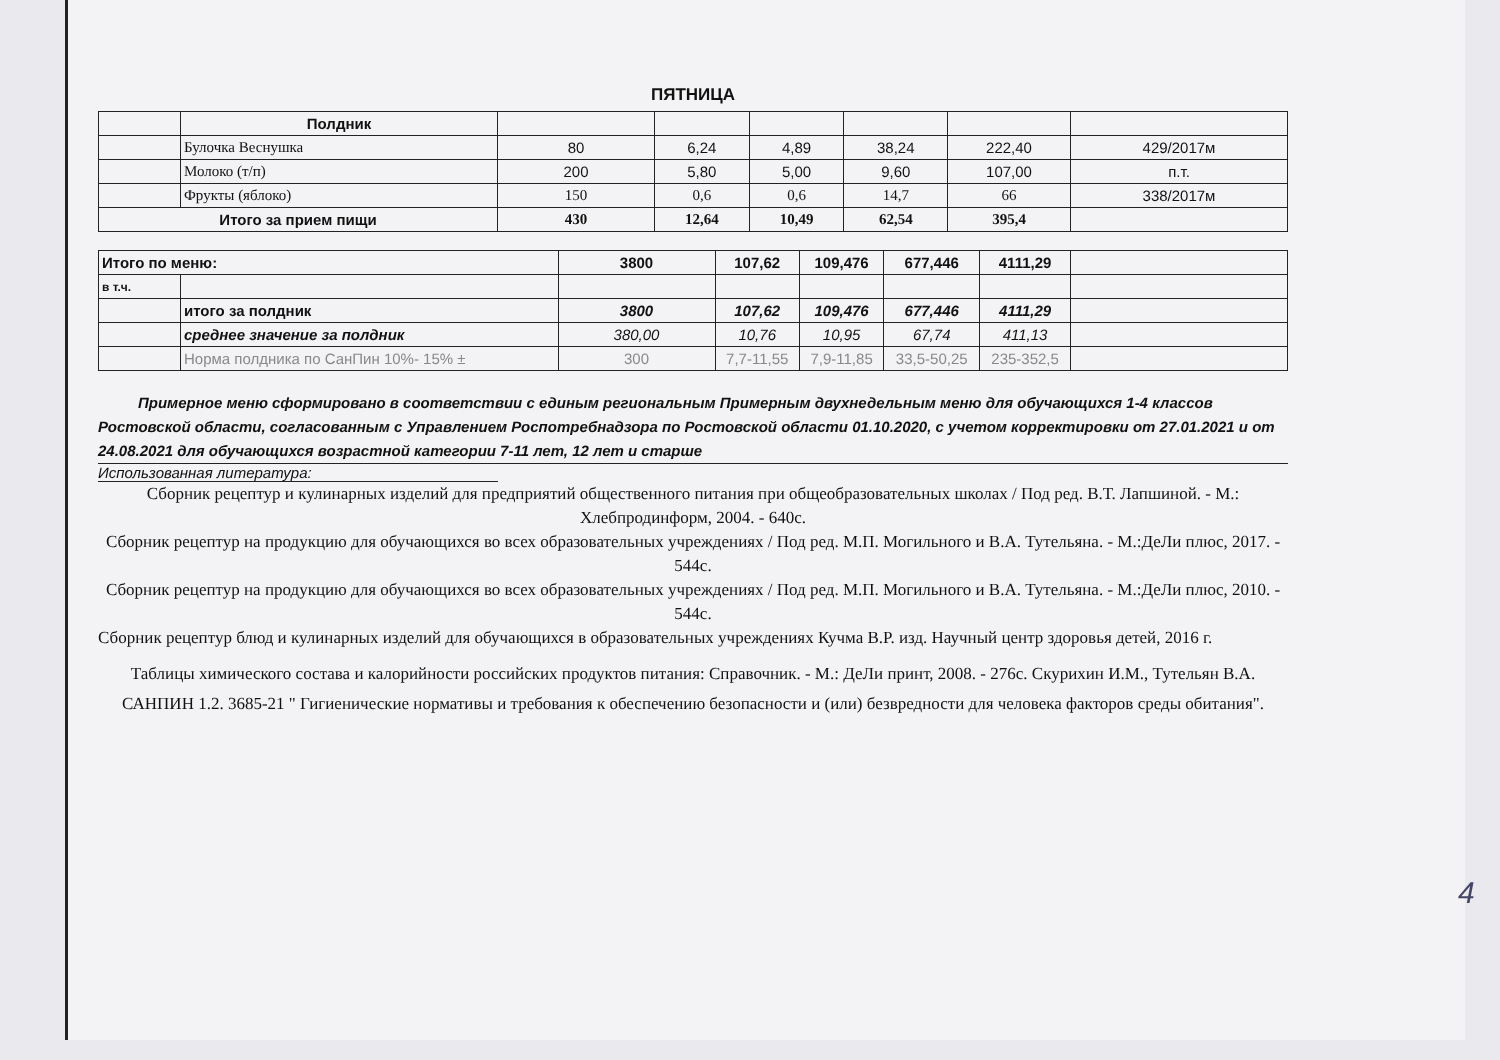ПЯТНИЦА
| | Полдник | | | | | | |
| | Булочка Веснушка | 80 | 6,24 | 4,89 | 38,24 | 222,40 | 429/2017м |
| | Молоко (т/п) | 200 | 5,80 | 5,00 | 9,60 | 107,00 | п.т. |
| | Фрукты (яблоко) | 150 | 0,6 | 0,6 | 14,7 | 66 | 338/2017м |
| Итого за прием пищи | | 430 | 12,64 | 10,49 | 62,54 | 395,4 | |
| Итого по меню: | | 3800 | 107,62 | 109,476 | 677,446 | 4111,29 | |
| в т.ч. | | | | | | | |
| | итого за полдник | 3800 | 107,62 | 109,476 | 677,446 | 4111,29 | |
| | среднее значение за полдник | 380,00 | 10,76 | 10,95 | 67,74 | 411,13 | |
| | Норма полдника по СанПин 10%- 15% ± | 300 | 7,7-11,55 | 7,9-11,85 | 33,5-50,25 | 235-352,5 | |
Примерное меню сформировано в соответствии с единым региональным Примерным двухнедельным меню для обучающихся 1-4 классов Ростовской области, согласованным с Управлением Роспотребнадзора по Ростовской области 01.10.2020, с учетом корректировки от 27.01.2021 и от 24.08.2021 для обучающихся возрастной категории 7-11 лет, 12 лет и старше
Использованная литература:
Сборник рецептур и кулинарных изделий для предприятий общественного питания при общеобразовательных школах / Под ред. В.Т. Лапшиной. - М.: Хлебпродинформ, 2004. - 640с.
Сборник рецептур на продукцию для обучающихся во всех образовательных учреждениях / Под ред. М.П. Могильного и В.А. Тутельяна. - М.:ДеЛи плюс, 2017. - 544с.
Сборник рецептур на продукцию для обучающихся во всех образовательных учреждениях / Под ред. М.П. Могильного и В.А. Тутельяна. - М.:ДеЛи плюс, 2010. - 544с.
Сборник рецептур блюд и кулинарных изделий для обучающихся в образовательных учреждениях Кучма В.Р. изд. Научный центр здоровья детей, 2016 г.
Таблицы химического состава и калорийности российских продуктов питания: Справочник. - М.: ДеЛи принт, 2008. - 276с. Скурихин И.М., Тутельян В.А.
САНПИН 1.2. 3685-21 " Гигиенические нормативы и требования к обеспечению безопасности и (или) безвредности для человека факторов среды обитания".
4